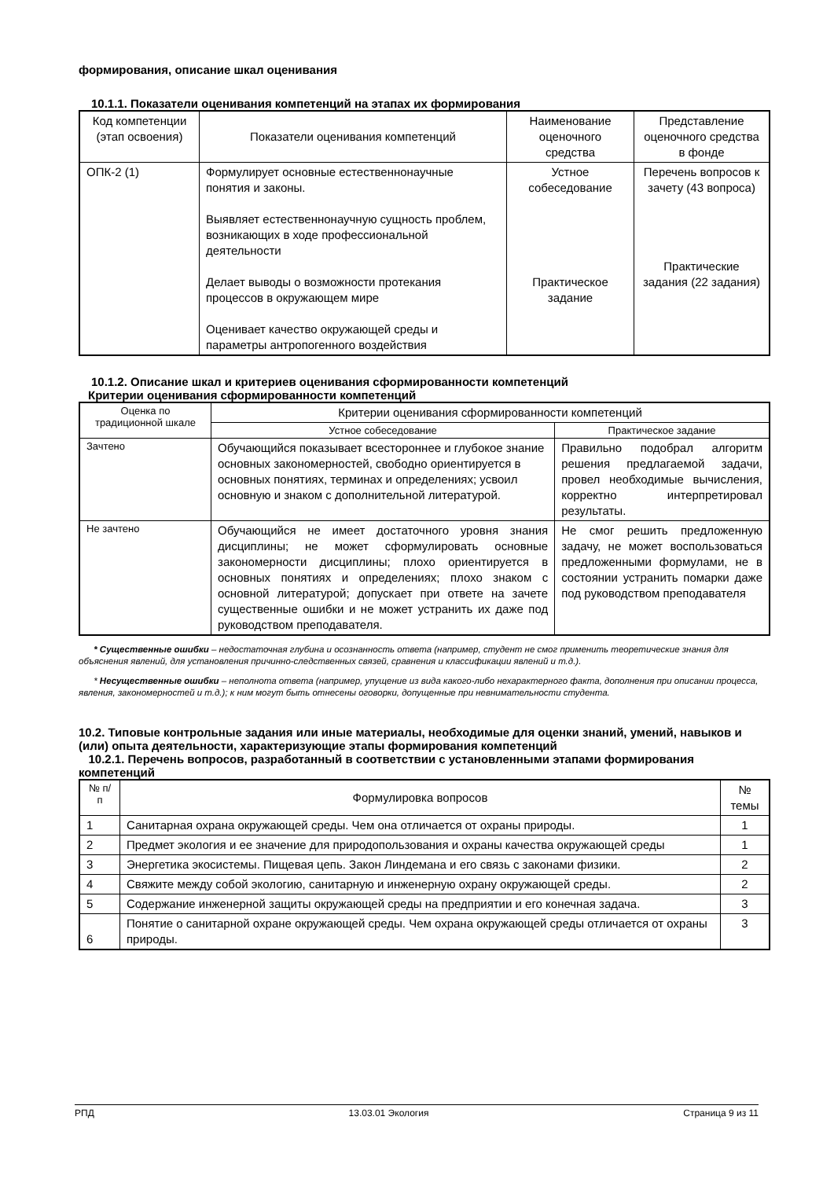формирования, описание шкал оценивания
10.1.1. Показатели оценивания компетенций на этапах их формирования
| Код компетенции (этап освоения) | Показатели оценивания компетенций | Наименование оценочного средства | Представление оценочного средства в фонде |
| --- | --- | --- | --- |
| ОПК-2 (1) | Формулирует основные естественнонаучные понятия и законы. Выявляет естественнонаучную сущность проблем, возникающих в ходе профессиональной деятельности Делает выводы о возможности протекания процессов в окружающем мире Оценивает качество окружающей среды и параметры антропогенного воздействия | Устное собеседование Практическое задание | Перечень вопросов к зачету (43 вопроса) Практические задания (22 задания) |
10.1.2. Описание шкал и критериев оценивания сформированности компетенций
Критерии оценивания сформированности компетенций
| Оценка по традиционной шкале | Критерии оценивания сформированности компетенций | |
| --- | --- | --- |
| | Устное собеседование | Практическое задание |
| Зачтено | Обучающийся показывает всестороннее и глубокое знание основных закономерностей, свободно ориентируется в основных понятиях, терминах и определениях; усвоил основную и знаком с дополнительной литературой. | Правильно подобрал алгоритм решения предлагаемой задачи, провел необходимые вычисления, корректно интерпретировал результаты. |
| Не зачтено | Обучающийся не имеет достаточного уровня знания дисциплины; не может сформулировать основные закономерности дисциплины; плохо ориентируется в основных понятиях и определениях; плохо знаком с основной литературой; допускает при ответе на зачете существенные ошибки и не может устранить их даже под руководством преподавателя. | Не смог решить предложенную задачу, не может воспользоваться предложенными формулами, не в состоянии устранить помарки даже под руководством преподавателя |
* Существенные ошибки – недостаточная глубина и осознанность ответа (например, студент не смог применить теоретические знания для объяснения явлений, для установления причинно-следственных связей, сравнения и классификации явлений и т.д.).
* Несущественные ошибки – неполнота ответа (например, упущение из вида какого-либо нехарактерного факта, дополнения при описании процесса, явления, закономерностей и т.д.); к ним могут быть отнесены оговорки, допущенные при невнимательности студента.
10.2. Типовые контрольные задания или иные материалы, необходимые для оценки знаний, умений, навыков и (или) опыта деятельности, характеризующие этапы формирования компетенций
10.2.1. Перечень вопросов, разработанный в соответствии с установленными этапами формирования компетенций
| № п/п | Формулировка вопросов | № темы |
| --- | --- | --- |
| 1 | Санитарная охрана окружающей среды. Чем она отличается от охраны природы. | 1 |
| 2 | Предмет экология и ее значение для природопользования и охраны качества окружающей среды | 1 |
| 3 | Энергетика экосистемы. Пищевая цепь. Закон Линдемана и его связь с законами физики. | 2 |
| 4 | Свяжите между собой экологию, санитарную и инженерную охрану окружающей среды. | 2 |
| 5 | Содержание инженерной защиты окружающей среды на предприятии и его конечная задача. | 3 |
| 6 | Понятие о санитарной охране окружающей среды. Чем охрана окружающей среды отличается от охраны природы. | 3 |
РПД 13.03.01 Экология Страница 9 из 11